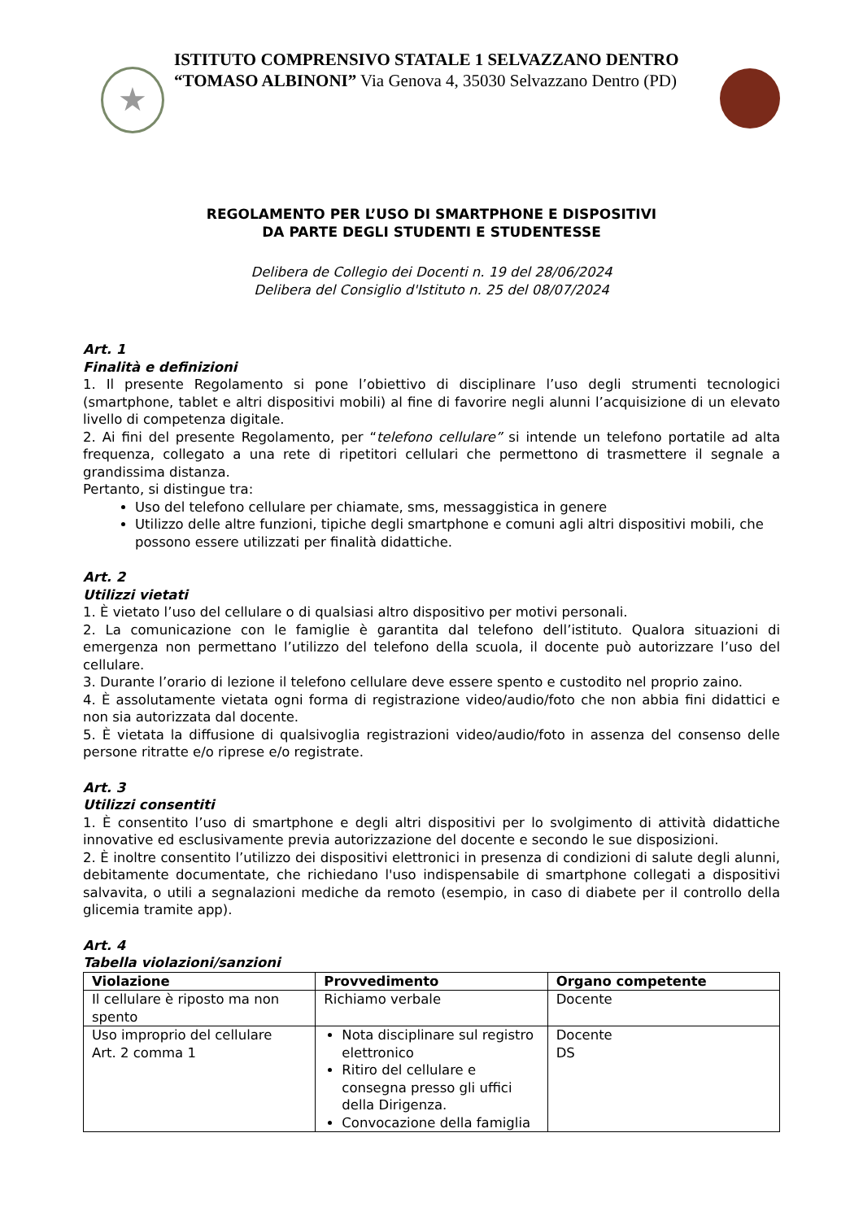★
ISTITUTO COMPRENSIVO STATALE 1 SELVAZZANO DENTRO
“TOMASO ALBINONI” Via Genova 4, 35030 Selvazzano Dentro (PD)
REGOLAMENTO PER L’USO DI SMARTPHONE E DISPOSITIVI
DA PARTE DEGLI STUDENTI E STUDENTESSE
Delibera de Collegio dei Docenti n. 19 del 28/06/2024
Delibera del Consiglio d'Istituto n. 25 del 08/07/2024
Art. 1
Finalità e definizioni
1. Il presente Regolamento si pone l’obiettivo di disciplinare l’uso degli strumenti tecnologici (smartphone, tablet e altri dispositivi mobili) al fine di favorire negli alunni l’acquisizione di un elevato livello di competenza digitale.
2. Ai fini del presente Regolamento, per “telefono cellulare” si intende un telefono portatile ad alta frequenza, collegato a una rete di ripetitori cellulari che permettono di trasmettere il segnale a grandissima distanza.
Pertanto, si distingue tra:
Uso del telefono cellulare per chiamate, sms, messaggistica in genere
Utilizzo delle altre funzioni, tipiche degli smartphone e comuni agli altri dispositivi mobili, che possono essere utilizzati per finalità didattiche.
Art. 2
Utilizzi vietati
1. È vietato l’uso del cellulare o di qualsiasi altro dispositivo per motivi personali.
2. La comunicazione con le famiglie è garantita dal telefono dell’istituto. Qualora situazioni di emergenza non permettano l’utilizzo del telefono della scuola, il docente può autorizzare l’uso del cellulare.
3. Durante l’orario di lezione il telefono cellulare deve essere spento e custodito nel proprio zaino.
4. È assolutamente vietata ogni forma di registrazione video/audio/foto che non abbia fini didattici e non sia autorizzata dal docente.
5. È vietata la diffusione di qualsivoglia registrazioni video/audio/foto in assenza del consenso delle persone ritratte e/o riprese e/o registrate.
Art. 3
Utilizzi consentiti
1. È consentito l’uso di smartphone e degli altri dispositivi per lo svolgimento di attività didattiche innovative ed esclusivamente previa autorizzazione del docente e secondo le sue disposizioni.
2. È inoltre consentito l’utilizzo dei dispositivi elettronici in presenza di condizioni di salute degli alunni, debitamente documentate, che richiedano l'uso indispensabile di smartphone collegati a dispositivi salvavita, o utili a segnalazioni mediche da remoto (esempio, in caso di diabete per il controllo della glicemia tramite app).
Art. 4
Tabella violazioni/sanzioni
| Violazione | Provvedimento | Organo competente |
| --- | --- | --- |
| Il cellulare è riposto ma non spento | Richiamo verbale | Docente |
| Uso improprio del cellulare Art. 2 comma 1 | Nota disciplinare sul registro elettronico Ritiro del cellulare e consegna presso gli uffici della Dirigenza. Convocazione della famiglia | Docente DS |